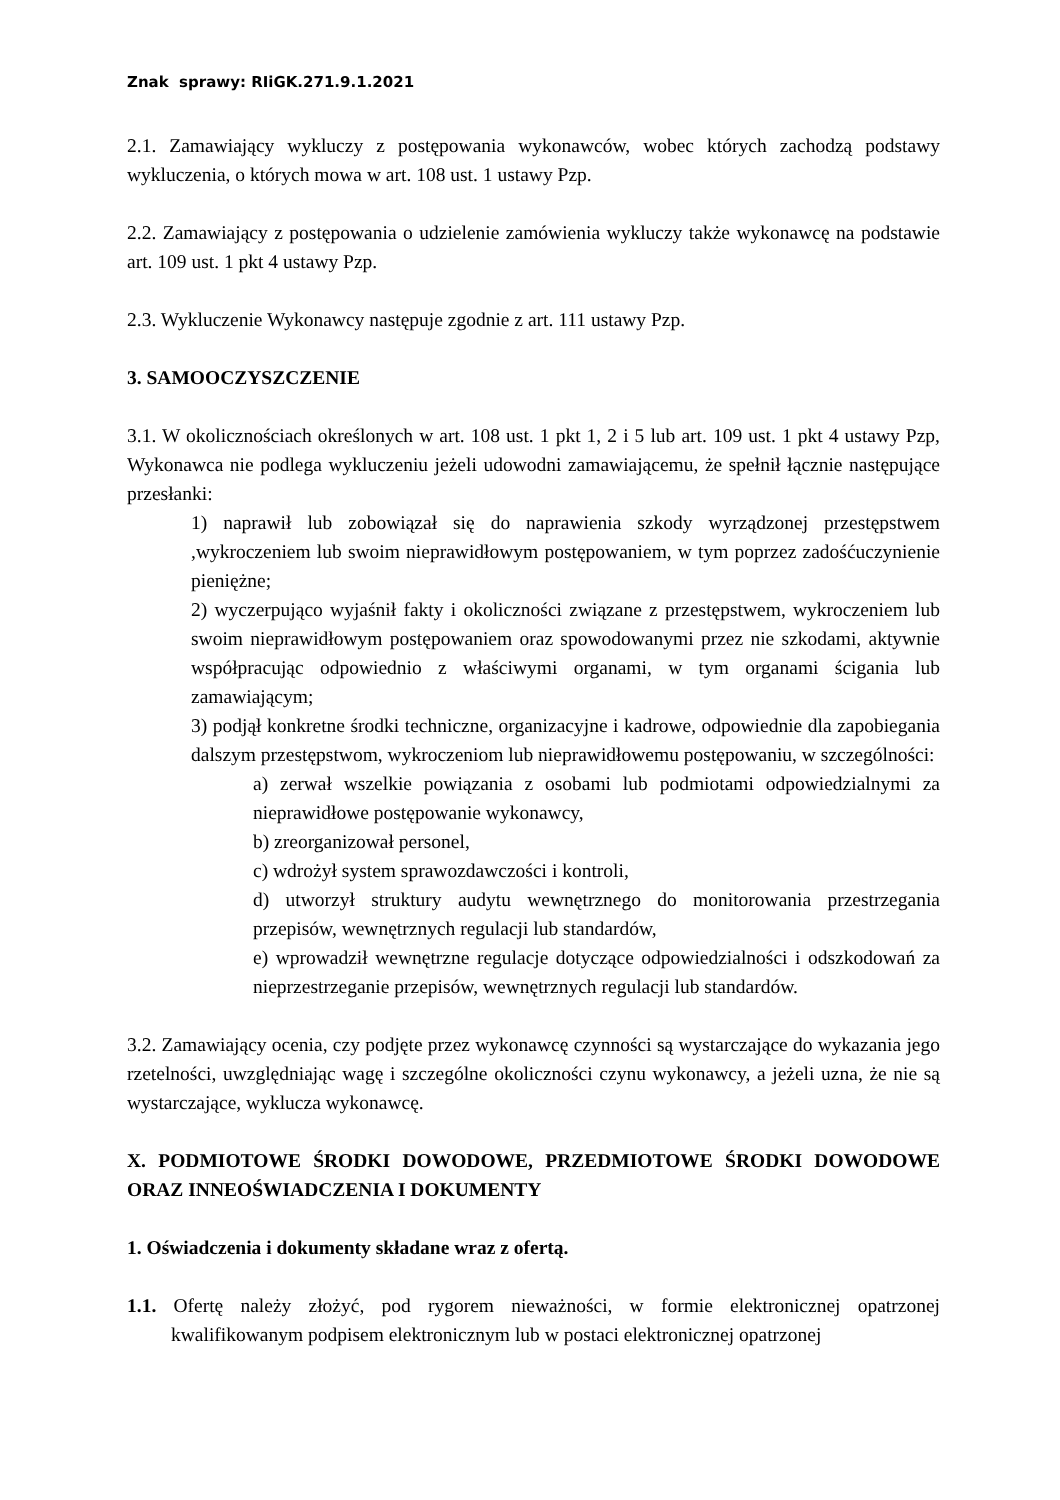Znak sprawy: RIiGK.271.9.1.2021
2.1. Zamawiający wykluczy z postępowania wykonawców, wobec których zachodzą podstawy wykluczenia, o których mowa w art. 108 ust. 1 ustawy Pzp.
2.2. Zamawiający z postępowania o udzielenie zamówienia wykluczy także wykonawcę na podstawie art. 109 ust. 1 pkt 4 ustawy Pzp.
2.3. Wykluczenie Wykonawcy następuje zgodnie z art. 111 ustawy Pzp.
3. SAMOOCZYSZCZENIE
3.1. W okolicznościach określonych w art. 108 ust. 1 pkt 1, 2 i 5 lub art. 109 ust. 1 pkt 4 ustawy Pzp, Wykonawca nie podlega wykluczeniu jeżeli udowodni zamawiającemu, że spełnił łącznie następujące przesłanki:
1) naprawił lub zobowiązał się do naprawienia szkody wyrządzonej przestępstwem ,wykroczeniem lub swoim nieprawidłowym postępowaniem, w tym poprzez zadośćuczynienie pieniężne;
2) wyczerpująco wyjaśnił fakty i okoliczności związane z przestępstwem, wykroczeniem lub swoim nieprawidłowym postępowaniem oraz spowodowanymi przez nie szkodami, aktywnie współpracując odpowiednio z właściwymi organami, w tym organami ścigania lub zamawiającym;
3) podjął konkretne środki techniczne, organizacyjne i kadrowe, odpowiednie dla zapobiegania dalszym przestępstwom, wykroczeniom lub nieprawidłowemu postępowaniu, w szczególności:
a) zerwał wszelkie powiązania z osobami lub podmiotami odpowiedzialnymi za nieprawidłowe postępowanie wykonawcy,
b) zreorganizował personel,
c) wdrożył system sprawozdawczości i kontroli,
d) utworzył struktury audytu wewnętrznego do monitorowania przestrzegania przepisów, wewnętrznych regulacji lub standardów,
e) wprowadził wewnętrzne regulacje dotyczące odpowiedzialności i odszkodowań za nieprzestrzeganie przepisów, wewnętrznych regulacji lub standardów.
3.2. Zamawiający ocenia, czy podjęte przez wykonawcę czynności są wystarczające do wykazania jego rzetelności, uwzględniając wagę i szczególne okoliczności czynu wykonawcy, a jeżeli uzna, że nie są wystarczające, wyklucza wykonawcę.
X. PODMIOTOWE ŚRODKI DOWODOWE, PRZEDMIOTOWE ŚRODKI DOWODOWE ORAZ INNEOŚWIADCZENIA I DOKUMENTY
1. Oświadczenia i dokumenty składane wraz z ofertą.
1.1. Ofertę należy złożyć, pod rygorem nieważności, w formie elektronicznej opatrzonej kwalifikowanym podpisem elektronicznym lub w postaci elektronicznej opatrzonej